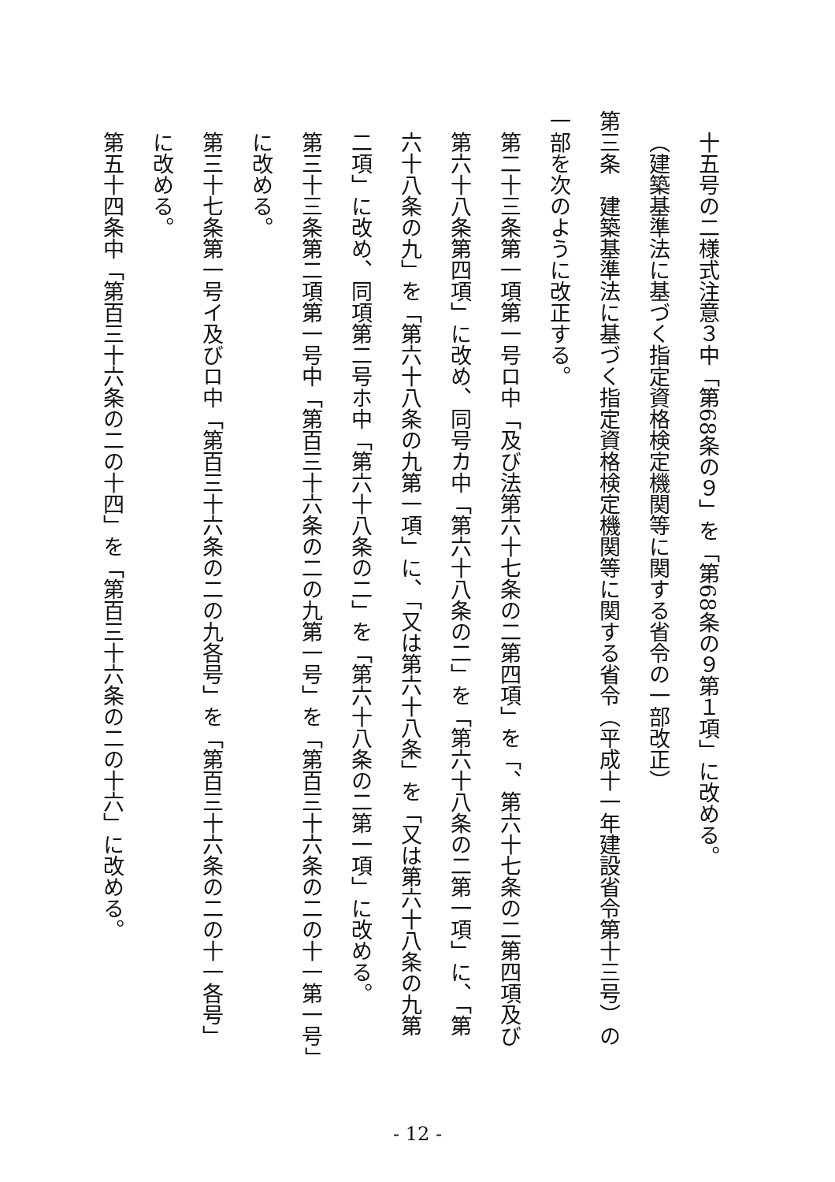十五号の二様式注意３中「第68条の９」を「第68条の９第１項」に改める。
（建築基準法に基づく指定資格検定機関等に関する省令の一部改正）
第三条　建築基準法に基づく指定資格検定機関等に関する省令（平成十一年建設省令第十三号）の一部を次のように改正する。
第二十三条第一項第一号ロ中「及び法第六十七条の二第四項」を「、第六十七条の二第四項及び第六十八条第四項」に改め、同号カ中「第六十八条の二」を「第六十八条の二第一項」に、「第六十八条の九」を「第六十八条の九第一項」に、「又は第六十八条」を「又は第六十八条の九第二項」に改め、同項第二号ホ中「第六十八条の二」を「第六十八条の二第一項」に改める。
第三十三条第二項第一号中「第百三十六条の二の九第一号」を「第百三十六条の二の十一第一号」に改める。
第三十七条第一号イ及びロ中「第百三十六条の二の九各号」を「第百三十六条の二の十一各号」に改める。
第五十四条中「第百三十六条の二の十四」を「第百三十六条の二の十六」に改める。
- 12 -